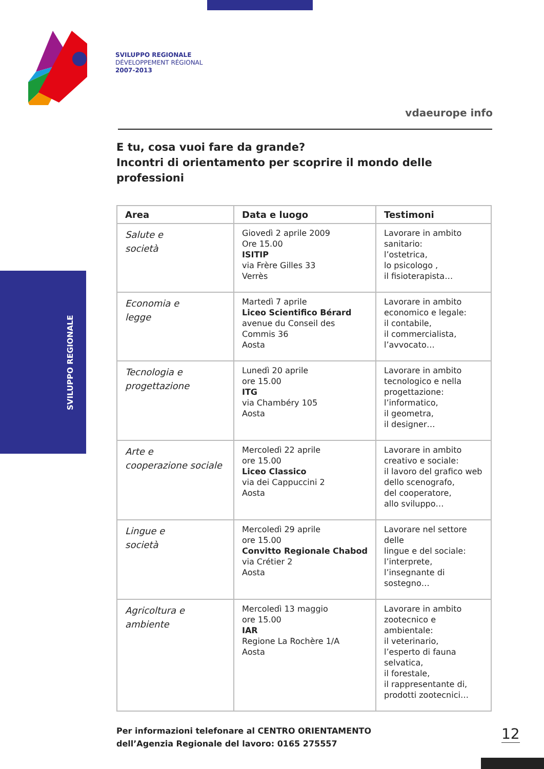SVILUPPO REGIONALE
DÉVELOPPEMENT RÉGIONAL
2007-2013
vdaeurope info
SVILUPPO REGIONALE
E tu, cosa vuoi fare da grande?
Incontri di orientamento per scoprire il mondo delle professioni
| Area | Data e luogo | Testimoni |
| --- | --- | --- |
| Salute e società | Giovedì 2 aprile 2009 Ore 15.00 ISITIP via Frère Gilles 33 Verrès | Lavorare in ambito sanitario: l’ostetrica, lo psicologo , il fisioterapista… |
| Economia e legge | Martedì 7 aprile Liceo Scientifico Bérard avenue du Conseil des Commis 36 Aosta | Lavorare in ambito economico e legale: il contabile, il commercialista, l’avvocato… |
| Tecnologia e progettazione | Lunedì 20 aprile ore 15.00 ITG via Chambéry 105 Aosta | Lavorare in ambito tecnologico e nella progettazione: l’informatico, il geometra, il designer… |
| Arte e cooperazione sociale | Mercoledì 22 aprile ore 15.00 Liceo Classico via dei Cappuccini 2 Aosta | Lavorare in ambito creativo e sociale: il lavoro del grafico web dello scenografo, del cooperatore, allo sviluppo… |
| Lingue e società | Mercoledì 29 aprile ore 15.00 Convitto Regionale Chabod via Crétier 2 Aosta | Lavorare nel settore delle lingue e del sociale: l’interprete, l’insegnante di sostegno… |
| Agricoltura e ambiente | Mercoledì 13 maggio ore 15.00 IAR Regione La Rochère 1/A Aosta | Lavorare in ambito zootecnico e ambientale: il veterinario, l’esperto di fauna selvatica, il forestale, il rappresentante di, prodotti zootecnici… |
Per informazioni telefonare al CENTRO ORIENTAMENTO
dell’Agenzia Regionale del lavoro: 0165 275557
12